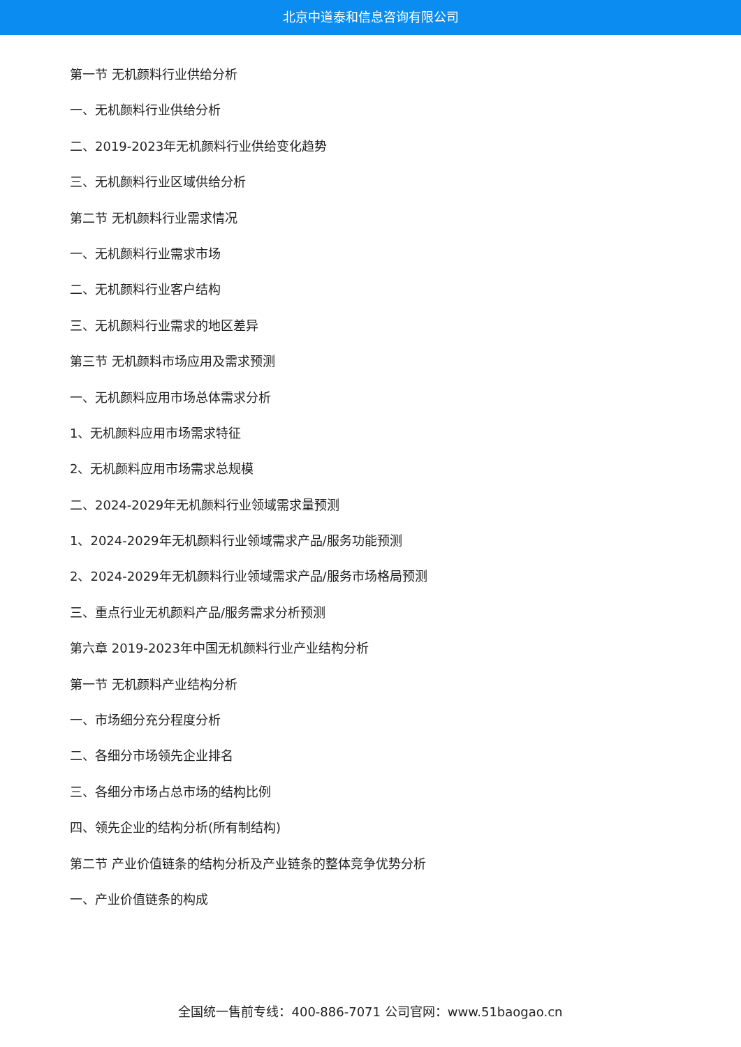北京中道泰和信息咨询有限公司
第一节 无机颜料行业供给分析
一、无机颜料行业供给分析
二、2019-2023年无机颜料行业供给变化趋势
三、无机颜料行业区域供给分析
第二节 无机颜料行业需求情况
一、无机颜料行业需求市场
二、无机颜料行业客户结构
三、无机颜料行业需求的地区差异
第三节 无机颜料市场应用及需求预测
一、无机颜料应用市场总体需求分析
1、无机颜料应用市场需求特征
2、无机颜料应用市场需求总规模
二、2024-2029年无机颜料行业领域需求量预测
1、2024-2029年无机颜料行业领域需求产品/服务功能预测
2、2024-2029年无机颜料行业领域需求产品/服务市场格局预测
三、重点行业无机颜料产品/服务需求分析预测
第六章 2019-2023年中国无机颜料行业产业结构分析
第一节 无机颜料产业结构分析
一、市场细分充分程度分析
二、各细分市场领先企业排名
三、各细分市场占总市场的结构比例
四、领先企业的结构分析(所有制结构)
第二节 产业价值链条的结构分析及产业链条的整体竞争优势分析
一、产业价值链条的构成
全国统一售前专线：400-886-7071 公司官网：www.51baogao.cn